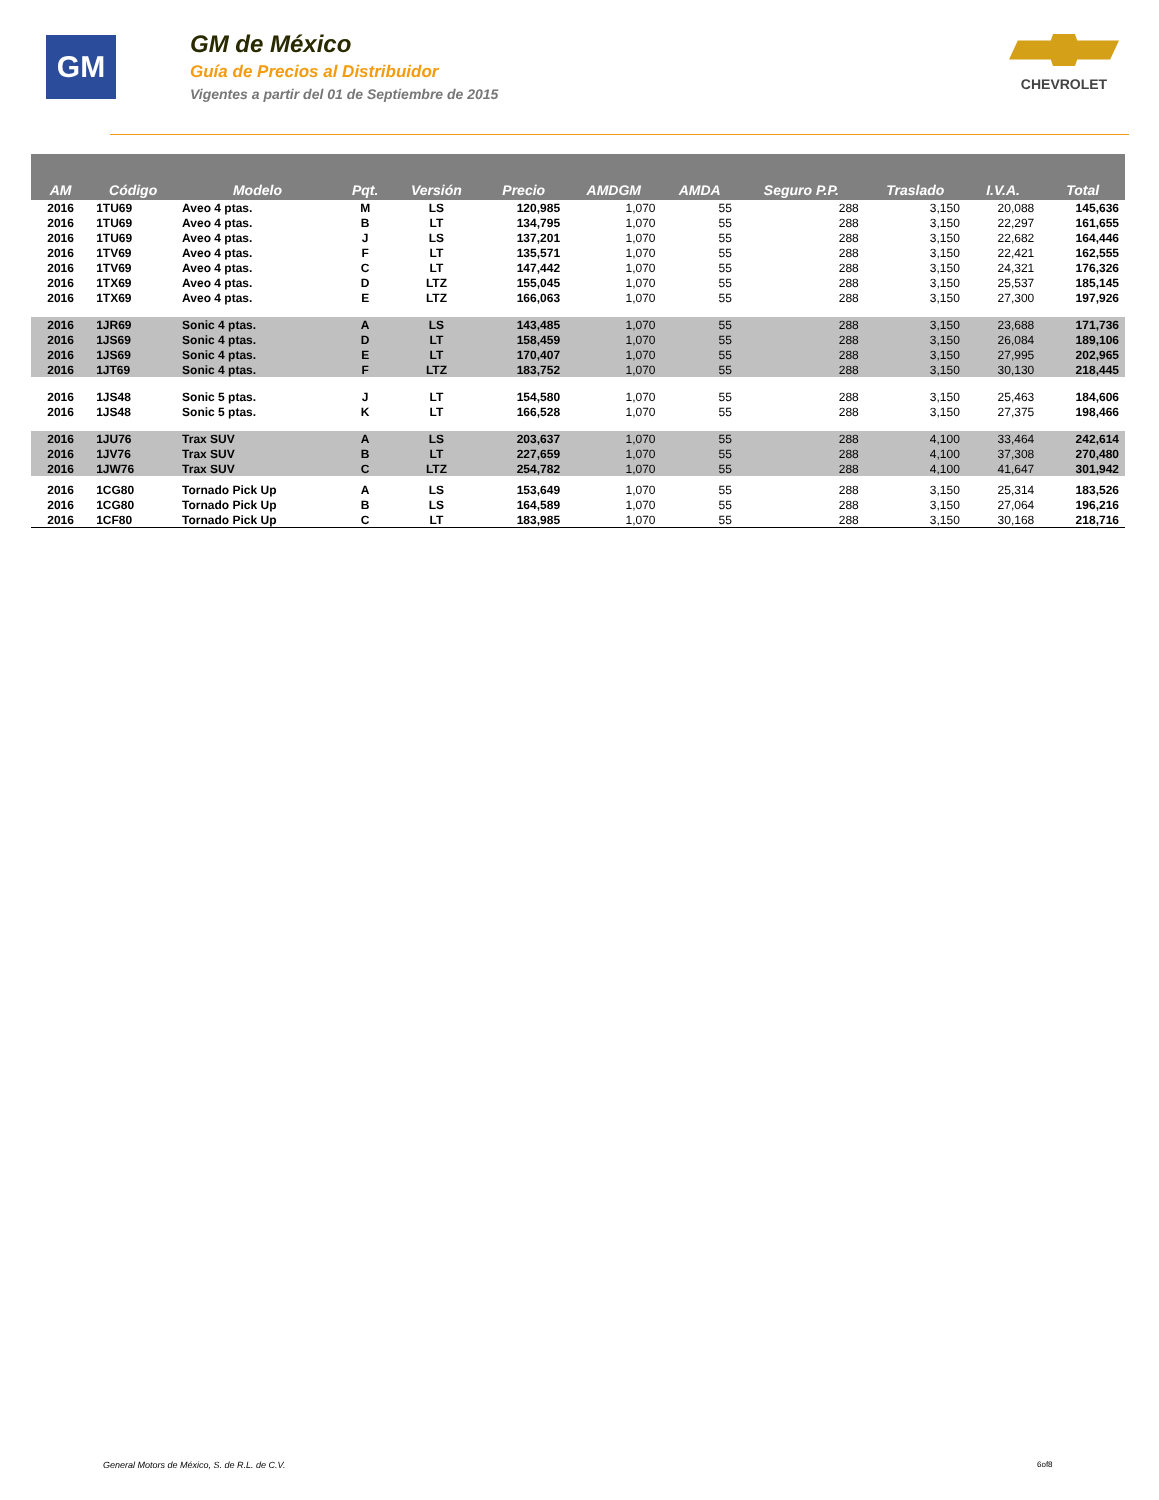GM
GM de México
Guía de Precios al Distribuidor
Vigentes a partir del 01 de Septiembre de 2015
CHEVROLET
| AM | Código | Modelo | Pqt. | Versión | Precio | AMDGM | AMDA | Seguro P.P. | Traslado | I.V.A. | Total |
| --- | --- | --- | --- | --- | --- | --- | --- | --- | --- | --- | --- |
| 2016 | 1TU69 | Aveo 4 ptas. | M | LS | 120,985 | 1,070 | 55 | 288 | 3,150 | 20,088 | 145,636 |
| 2016 | 1TU69 | Aveo 4 ptas. | B | LT | 134,795 | 1,070 | 55 | 288 | 3,150 | 22,297 | 161,655 |
| 2016 | 1TU69 | Aveo 4 ptas. | J | LS | 137,201 | 1,070 | 55 | 288 | 3,150 | 22,682 | 164,446 |
| 2016 | 1TV69 | Aveo 4 ptas. | F | LT | 135,571 | 1,070 | 55 | 288 | 3,150 | 22,421 | 162,555 |
| 2016 | 1TV69 | Aveo 4 ptas. | C | LT | 147,442 | 1,070 | 55 | 288 | 3,150 | 24,321 | 176,326 |
| 2016 | 1TX69 | Aveo 4 ptas. | D | LTZ | 155,045 | 1,070 | 55 | 288 | 3,150 | 25,537 | 185,145 |
| 2016 | 1TX69 | Aveo 4 ptas. | E | LTZ | 166,063 | 1,070 | 55 | 288 | 3,150 | 27,300 | 197,926 |
| 2016 | 1JR69 | Sonic 4 ptas. | A | LS | 143,485 | 1,070 | 55 | 288 | 3,150 | 23,688 | 171,736 |
| 2016 | 1JS69 | Sonic 4 ptas. | D | LT | 158,459 | 1,070 | 55 | 288 | 3,150 | 26,084 | 189,106 |
| 2016 | 1JS69 | Sonic 4 ptas. | E | LT | 170,407 | 1,070 | 55 | 288 | 3,150 | 27,995 | 202,965 |
| 2016 | 1JT69 | Sonic 4 ptas. | F | LTZ | 183,752 | 1,070 | 55 | 288 | 3,150 | 30,130 | 218,445 |
| 2016 | 1JS48 | Sonic 5 ptas. | J | LT | 154,580 | 1,070 | 55 | 288 | 3,150 | 25,463 | 184,606 |
| 2016 | 1JS48 | Sonic 5 ptas. | K | LT | 166,528 | 1,070 | 55 | 288 | 3,150 | 27,375 | 198,466 |
| 2016 | 1JU76 | Trax SUV | A | LS | 203,637 | 1,070 | 55 | 288 | 4,100 | 33,464 | 242,614 |
| 2016 | 1JV76 | Trax SUV | B | LT | 227,659 | 1,070 | 55 | 288 | 4,100 | 37,308 | 270,480 |
| 2016 | 1JW76 | Trax SUV | C | LTZ | 254,782 | 1,070 | 55 | 288 | 4,100 | 41,647 | 301,942 |
| 2016 | 1CG80 | Tornado Pick Up | A | LS | 153,649 | 1,070 | 55 | 288 | 3,150 | 25,314 | 183,526 |
| 2016 | 1CG80 | Tornado Pick Up | B | LS | 164,589 | 1,070 | 55 | 288 | 3,150 | 27,064 | 196,216 |
| 2016 | 1CF80 | Tornado Pick Up | C | LT | 183,985 | 1,070 | 55 | 288 | 3,150 | 30,168 | 218,716 |
General Motors de México, S. de R.L. de C.V.
6of8